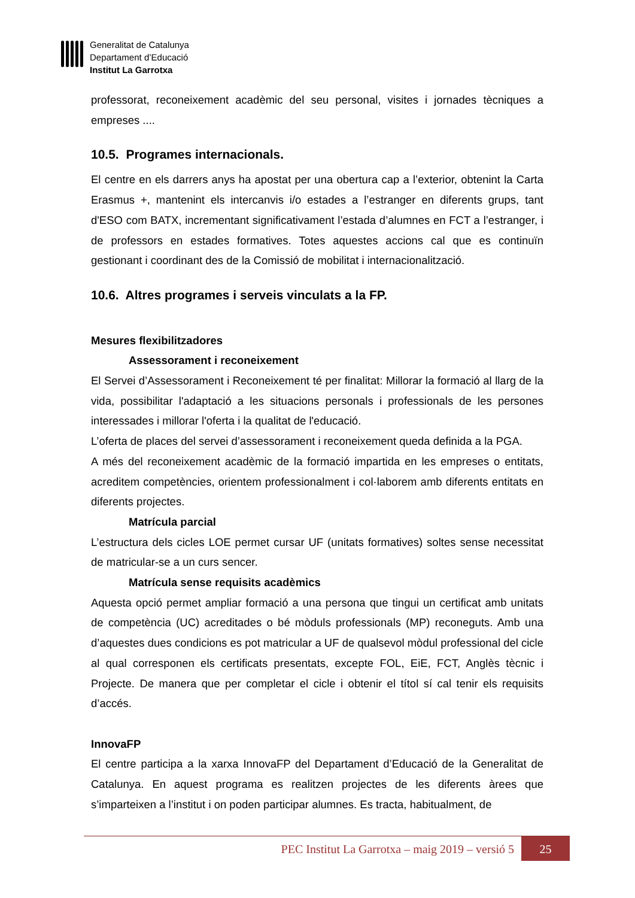Generalitat de Catalunya
Departament d’Educació
Institut La Garrotxa
professorat, reconeixement acadèmic del seu personal, visites i jornades tècniques a empreses ....
10.5. Programes internacionals.
El centre en els darrers anys ha apostat per una obertura cap a l’exterior, obtenint la Carta Erasmus +, mantenint els intercanvis i/o estades a l’estranger en diferents grups, tant d'ESO com BATX, incrementant significativament l’estada d’alumnes en FCT a l’estranger, i de professors en estades formatives. Totes aquestes accions cal que es continuïn gestionant i coordinant des de la Comissió de mobilitat i internacionalització.
10.6. Altres programes i serveis vinculats a la FP.
Mesures flexibilitzadores
Assessorament i reconeixement
El Servei d’Assessorament i Reconeixement té per finalitat: Millorar la formació al llarg de la vida, possibilitar l'adaptació a les situacions personals i professionals de les persones interessades i millorar l'oferta i la qualitat de l'educació.
L’oferta de places del servei d’assessorament i reconeixement queda definida a la PGA.
A més del reconeixement acadèmic de la formació impartida en les empreses o entitats, acreditem competències, orientem professionalment i col·laborem amb diferents entitats en diferents projectes.
Matrícula parcial
L’estructura dels cicles LOE permet cursar UF (unitats formatives) soltes sense necessitat de matricular-se a un curs sencer.
Matrícula sense requisits acadèmics
Aquesta opció permet ampliar formació a una persona que tingui un certificat amb unitats de competència (UC) acreditades o bé mòduls professionals (MP) reconeguts. Amb una d’aquestes dues condicions es pot matricular a UF de qualsevol mòdul professional del cicle al qual corresponen els certificats presentats, excepte FOL, EiE, FCT, Anglès tècnic i Projecte. De manera que per completar el cicle i obtenir el títol sí cal tenir els requisits d’accés.
InnovaFP
El centre participa a la xarxa InnovaFP del Departament d’Educació de la Generalitat de Catalunya. En aquest programa es realitzen projectes de les diferents àrees que s’imparteixen a l’institut i on poden participar alumnes. Es tracta, habitualment, de
PEC Institut La Garrotxa – maig 2019 – versió 5
25